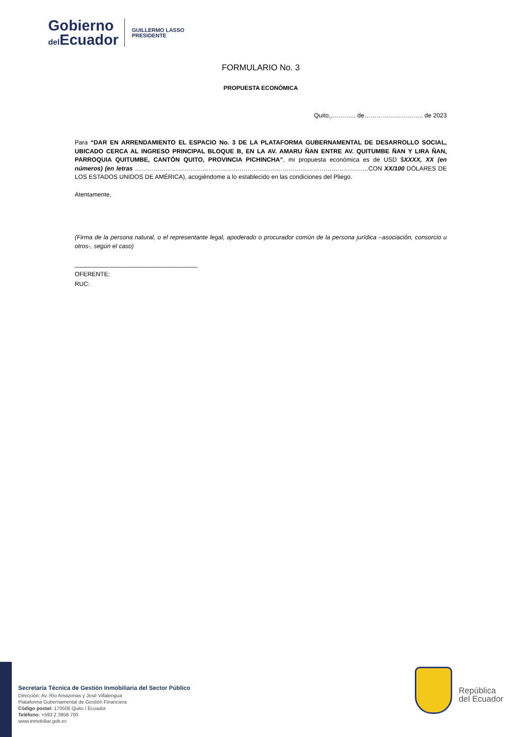Gobierno
del Ecuador
GUILLERMO LASSO
PRESIDENTE
FORMULARIO No. 3
PROPUESTA ECONÓMICA
Quito,,………... de……………………….. de 2023
Para “DAR EN ARRENDAMIENTO EL ESPACIO No. 3 DE LA PLATAFORMA GUBERNAMENTAL DE DESARROLLO SOCIAL, UBICADO CERCA AL INGRESO PRINCIPAL BLOQUE B, EN LA AV. AMARU ÑAN ENTRE AV. QUITUMBE ÑAN Y LIRA ÑAN, PARROQUIA QUITUMBE, CANTÓN QUITO, PROVINCIA PICHINCHA”, mi propuesta económica es de USD $XXXX, XX (en números) (en letras ……………………………………………………………………………………………………CON XX/100 DÓLARES DE LOS ESTADOS UNIDOS DE AMÉRICA), acogiéndome a lo establecido en las condiciones del Pliego.
Atentamente,
(Firma de la persona natural, o el representante legal, apoderado o procurador común de la persona jurídica –asociación, consorcio u otros-, según el caso)
____________________________________
OFERENTE:
RUC:
Secretaría Técnica de Gestión Inmobiliaria del Sector Público
Dirección: Av. Río Amazonas y José Villalengua
Plataforma Gubernamental de Gestión Financiera
Código postal: 170506 Quito / Ecuador
Teléfono: +593 2 3958 700
www.inmobiliar.gob.ec
República
del Ecuador